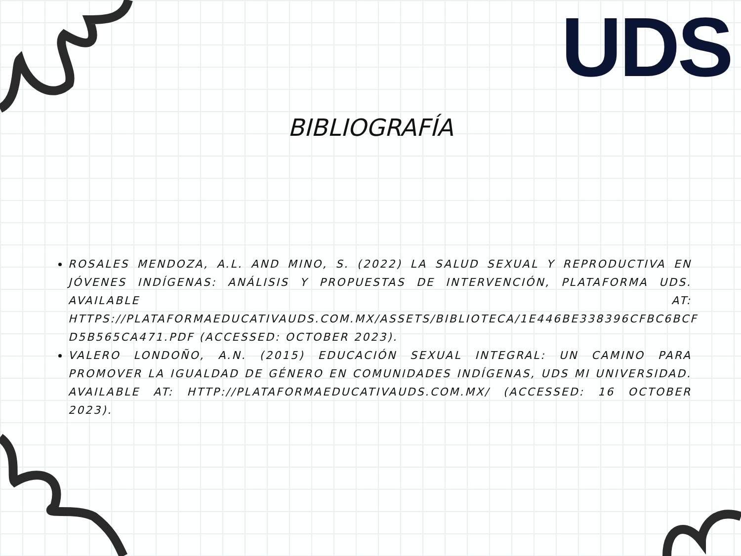UDS
BIBLIOGRAFÍA
ROSALES MENDOZA, A.L. AND MINO, S. (2022) LA SALUD SEXUAL Y REPRODUCTIVA EN JÓVENES INDÍGENAS: ANÁLISIS Y PROPUESTAS DE INTERVENCIÓN, PLATAFORMA UDS. AVAILABLE AT: HTTPS://PLATAFORMAEDUCATIVAUDS.COM.MX/ASSETS/BIBLIOTECA/1E446BE338396CFBC6BCF D5B565CA471.PDF (ACCESSED: OCTOBER 2023).
VALERO LONDOÑO, A.N. (2015) EDUCACIÓN SEXUAL INTEGRAL: UN CAMINO PARA PROMOVER LA IGUALDAD DE GÉNERO EN COMUNIDADES INDÍGENAS, UDS MI UNIVERSIDAD. AVAILABLE AT: HTTP://PLATAFORMAEDUCATIVAUDS.COM.MX/ (ACCESSED: 16 OCTOBER 2023).